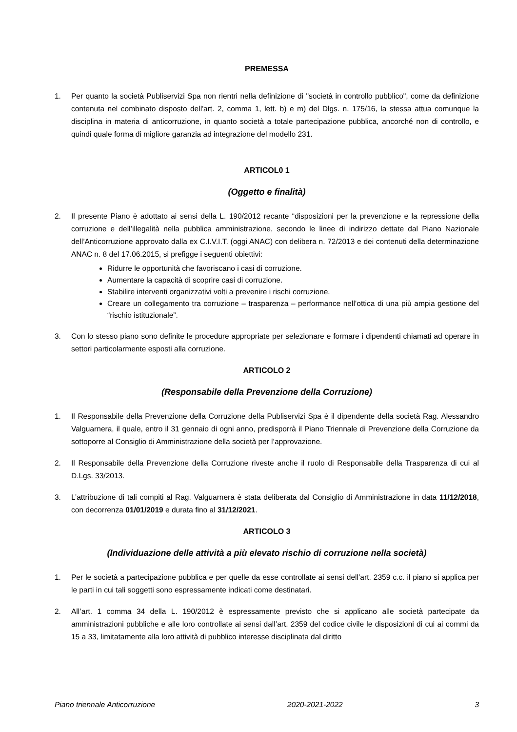PREMESSA
1. Per quanto la società Publiservizi Spa non rientri nella definizione di "società in controllo pubblico", come da definizione contenuta nel combinato disposto dell'art. 2, comma 1, lett. b) e m) del Dlgs. n. 175/16, la stessa attua comunque la disciplina in materia di anticorruzione, in quanto società a totale partecipazione pubblica, ancorché non di controllo, e quindi quale forma di migliore garanzia ad integrazione del modello 231.
ARTICOL0 1
(Oggetto e finalità)
2. Il presente Piano è adottato ai sensi della L. 190/2012 recante “disposizioni per la prevenzione e la repressione della corruzione e dell’illegalità nella pubblica amministrazione, secondo le linee di indirizzo dettate dal Piano Nazionale dell’Anticorruzione approvato dalla ex C.I.V.I.T. (oggi ANAC) con delibera n. 72/2013 e dei contenuti della determinazione ANAC n. 8 del 17.06.2015, si prefigge i seguenti obiettivi:
Ridurre le opportunità che favoriscano i casi di corruzione.
Aumentare la capacità di scoprire casi di corruzione.
Stabilire interventi organizzativi volti a prevenire i rischi corruzione.
Creare un collegamento tra corruzione – trasparenza – performance nell’ottica di una più ampia gestione del “rischio istituzionale”.
3. Con lo stesso piano sono definite le procedure appropriate per selezionare e formare i dipendenti chiamati ad operare in settori particolarmente esposti alla corruzione.
ARTICOLO 2
(Responsabile della Prevenzione della Corruzione)
1. Il Responsabile della Prevenzione della Corruzione della Publiservizi Spa è il dipendente della società Rag. Alessandro Valguarnera, il quale, entro il 31 gennaio di ogni anno, predisporrà il Piano Triennale di Prevenzione della Corruzione da sottoporre al Consiglio di Amministrazione della società per l’approvazione.
2. Il Responsabile della Prevenzione della Corruzione riveste anche il ruolo di Responsabile della Trasparenza di cui al D.Lgs. 33/2013.
3. L’attribuzione di tali compiti al Rag. Valguarnera è stata deliberata dal Consiglio di Amministrazione in data 11/12/2018, con decorrenza 01/01/2019 e durata fino al 31/12/2021.
ARTICOLO 3
(Individuazione delle attività a più elevato rischio di corruzione nella società)
1. Per le società a partecipazione pubblica e per quelle da esse controllate ai sensi dell’art. 2359 c.c. il piano si applica per le parti in cui tali soggetti sono espressamente indicati come destinatari.
2. All’art. 1 comma 34 della L. 190/2012 è espressamente previsto che si applicano alle società partecipate da amministrazioni pubbliche e alle loro controllate ai sensi dall’art. 2359 del codice civile le disposizioni di cui ai commi da 15 a 33, limitatamente alla loro attività di pubblico interesse disciplinata dal diritto
Piano triennale Anticorruzione 2020-2021-2022 3